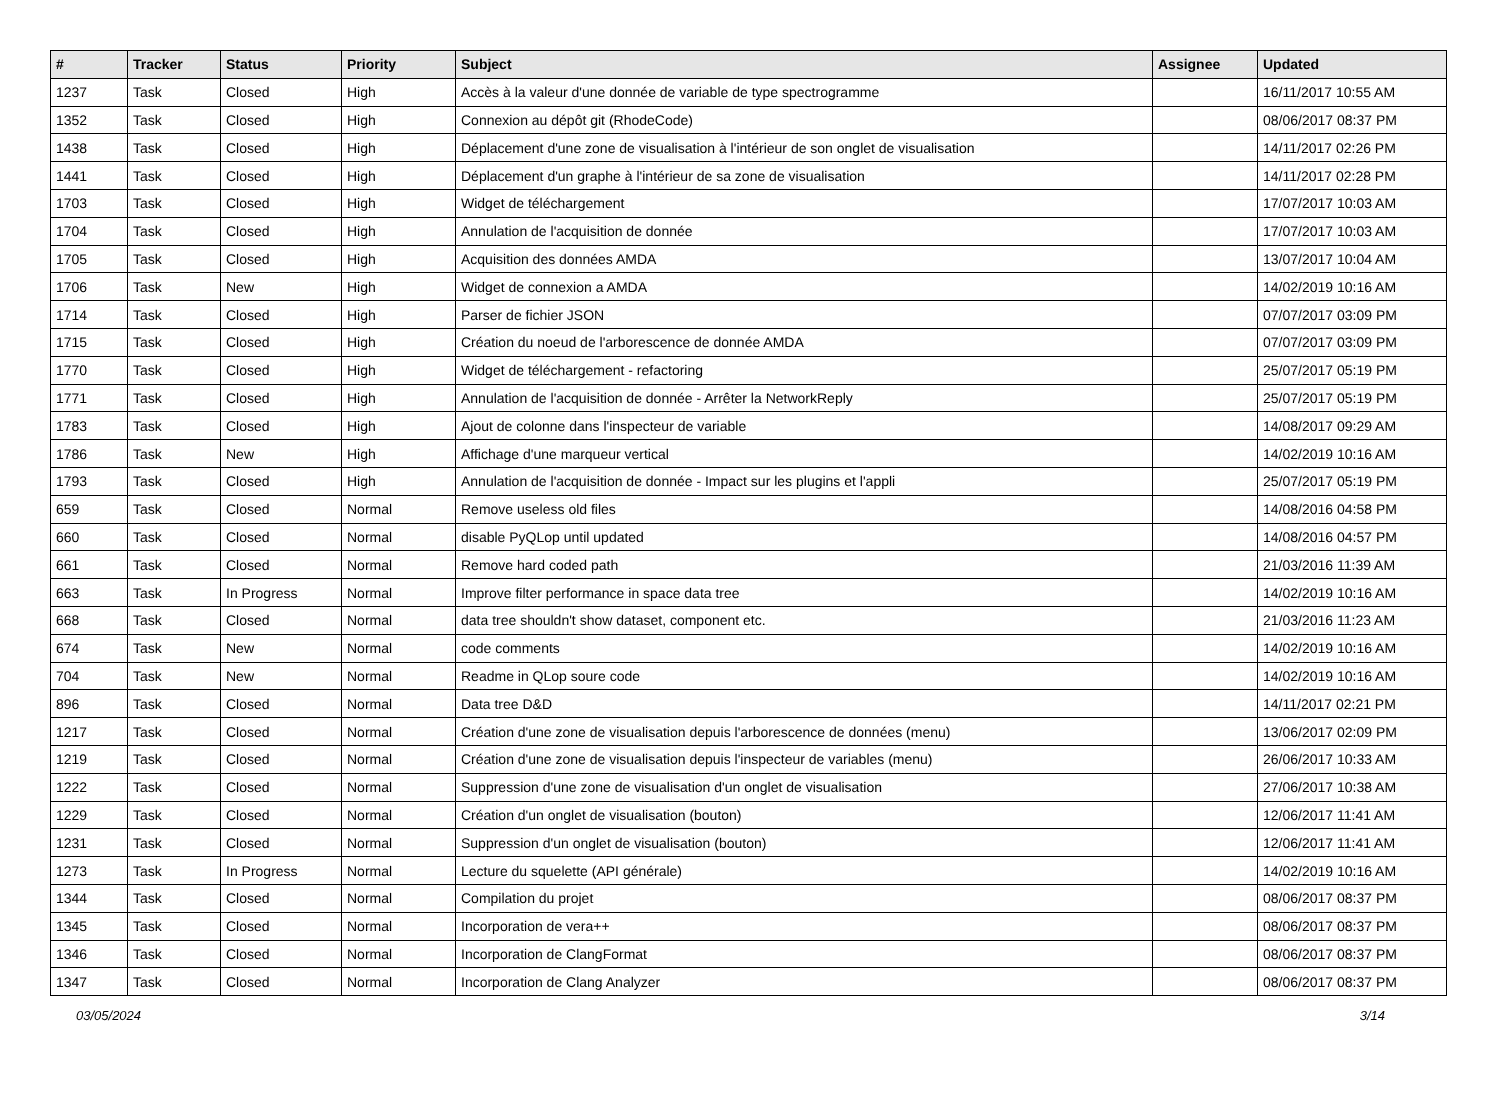| # | Tracker | Status | Priority | Subject | Assignee | Updated |
| --- | --- | --- | --- | --- | --- | --- |
| 1237 | Task | Closed | High | Accès à la valeur d'une donnée de variable de type spectrogramme | | 16/11/2017 10:55 AM |
| 1352 | Task | Closed | High | Connexion au dépôt git (RhodeCode) | | 08/06/2017 08:37 PM |
| 1438 | Task | Closed | High | Déplacement d'une zone de visualisation à l'intérieur de son onglet de visualisation | | 14/11/2017 02:26 PM |
| 1441 | Task | Closed | High | Déplacement d'un graphe à l'intérieur de sa zone de visualisation | | 14/11/2017 02:28 PM |
| 1703 | Task | Closed | High | Widget de téléchargement | | 17/07/2017 10:03 AM |
| 1704 | Task | Closed | High | Annulation de l'acquisition de donnée | | 17/07/2017 10:03 AM |
| 1705 | Task | Closed | High | Acquisition des données AMDA | | 13/07/2017 10:04 AM |
| 1706 | Task | New | High | Widget de connexion a AMDA | | 14/02/2019 10:16 AM |
| 1714 | Task | Closed | High | Parser de fichier JSON | | 07/07/2017 03:09 PM |
| 1715 | Task | Closed | High | Création du noeud de l'arborescence de donnée AMDA | | 07/07/2017 03:09 PM |
| 1770 | Task | Closed | High | Widget de téléchargement - refactoring | | 25/07/2017 05:19 PM |
| 1771 | Task | Closed | High | Annulation de l'acquisition de donnée - Arrêter la NetworkReply | | 25/07/2017 05:19 PM |
| 1783 | Task | Closed | High | Ajout de colonne dans l'inspecteur de variable | | 14/08/2017 09:29 AM |
| 1786 | Task | New | High | Affichage d'une marqueur vertical | | 14/02/2019 10:16 AM |
| 1793 | Task | Closed | High | Annulation de l'acquisition de donnée - Impact sur les plugins et l'appli | | 25/07/2017 05:19 PM |
| 659 | Task | Closed | Normal | Remove useless old files | | 14/08/2016 04:58 PM |
| 660 | Task | Closed | Normal | disable PyQLop until updated | | 14/08/2016 04:57 PM |
| 661 | Task | Closed | Normal | Remove hard coded path | | 21/03/2016 11:39 AM |
| 663 | Task | In Progress | Normal | Improve filter performance in space data tree | | 14/02/2019 10:16 AM |
| 668 | Task | Closed | Normal | data tree shouldn't show dataset, component etc. | | 21/03/2016 11:23 AM |
| 674 | Task | New | Normal | code comments | | 14/02/2019 10:16 AM |
| 704 | Task | New | Normal | Readme in QLop soure code | | 14/02/2019 10:16 AM |
| 896 | Task | Closed | Normal | Data tree D&D | | 14/11/2017 02:21 PM |
| 1217 | Task | Closed | Normal | Création d'une zone de visualisation depuis l'arborescence de données (menu) | | 13/06/2017 02:09 PM |
| 1219 | Task | Closed | Normal | Création d'une zone de visualisation depuis l'inspecteur de variables (menu) | | 26/06/2017 10:33 AM |
| 1222 | Task | Closed | Normal | Suppression d'une zone de visualisation d'un onglet de visualisation | | 27/06/2017 10:38 AM |
| 1229 | Task | Closed | Normal | Création d'un onglet de visualisation (bouton) | | 12/06/2017 11:41 AM |
| 1231 | Task | Closed | Normal | Suppression d'un onglet de visualisation (bouton) | | 12/06/2017 11:41 AM |
| 1273 | Task | In Progress | Normal | Lecture du squelette (API générale) | | 14/02/2019 10:16 AM |
| 1344 | Task | Closed | Normal | Compilation du projet | | 08/06/2017 08:37 PM |
| 1345 | Task | Closed | Normal | Incorporation de vera++ | | 08/06/2017 08:37 PM |
| 1346 | Task | Closed | Normal | Incorporation de ClangFormat | | 08/06/2017 08:37 PM |
| 1347 | Task | Closed | Normal | Incorporation de Clang Analyzer | | 08/06/2017 08:37 PM |
03/05/2024 3/14